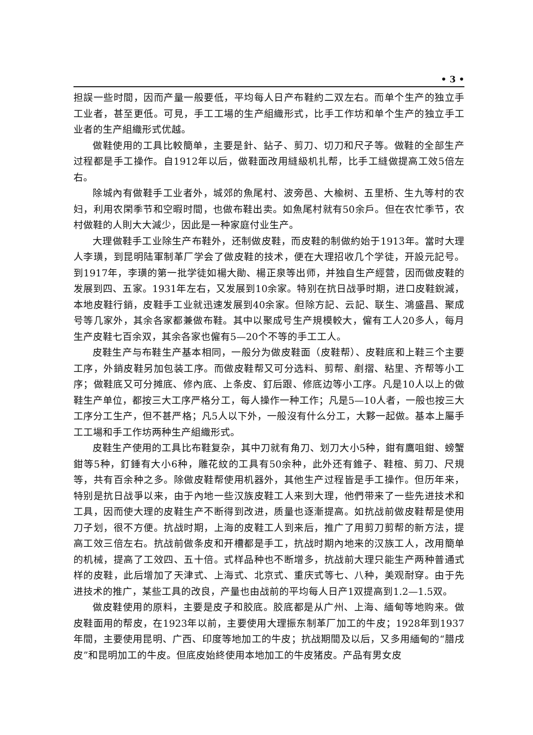• 3 •
担誤一些时間，因而产量一般要低，平均每人日产布鞋約二双左右。而单个生产的独立手工业者，甚至更低。可見，手工工場的生产組織形式，比手工作坊和单个生产的独立手工业者的生产組織形式优越。
做鞋使用的工具比較簡单，主要是針、鉆子、剪刀、切刀和尺子等。做鞋的全部生产过程都是手工操作。自1912年以后，做鞋面改用縫級机扎帮，比手工縫做提高工效5倍左右。
除城內有做鞋手工业者外，城郊的魚尾村、波旁邑、大楡树、五里桥、生九等村的农妇，利用农閑季节和空暇时間，也做布鞋出卖。如魚尾村就有50余戶。但在农忙季节，农村做鞋的人則大大減少，因此是一种家庭付业生产。
大理做鞋手工业除生产布鞋外，还制做皮鞋，而皮鞋的制做約始于1913年。當时大理人李璜，到昆明陆軍制革厂学会了做皮鞋的技术，便在大理招收几个学徒，开設元記号。到1917年，李璜的第一批学徒如楊大勛、楊正泉等出师，并独自生产經营，因而做皮鞋的发展到四、五家。1931年左右，又发展到10余家。特别在抗日战爭时期，进口皮鞋銳減，本地皮鞋行銷，皮鞋手工业就迅速发展到40余家。但除方記、云記、联生、鴻盛昌、聚成号等几家外，其余各家都兼做布鞋。其中以聚成号生产規模較大，僱有工人20多人，每月生产皮鞋七百余双，其余各家也僱有5—20个不等的手工工人。
皮鞋生产与布鞋生产基本相同，一般分为做皮鞋面（皮鞋帮）、皮鞋底和上鞋三个主要工序，外銷皮鞋另加包装工序。而做皮鞋帮又可分选料、剪帮、剷摺、粘里、齐帮等小工序；做鞋底又可分摊底、修內底、上条皮、釘后跟、修底边等小工序。凡是10人以上的做鞋生产单位，都按三大工序严格分工，每人操作一种工作；凡是5—10人者，一般也按三大工序分工生产，但不甚严格；凡5人以下外，一般沒有什么分工，大夥一起做。基本上屬手工工場和手工作坊两种生产組織形式。
皮鞋生产使用的工具比布鞋复杂，其中刀就有角刀、划刀大小5种，鉗有鷹咀鉗、螃蟹鉗等5种，釘錘有大小6种，雕花紋的工具有50余种，此外还有錐子、鞋楦、剪刀、尺規等，共有百余种之多。除做皮鞋帮使用机器外，其他生产过程皆是手工操作。但历年来，特别是抗日战爭以来，由于內地一些汉族皮鞋工人来到大理，他們带来了一些先进技术和工具，因而使大理的皮鞋生产不断得到改进，质量也逐漸提高。如抗战前做皮鞋帮是使用刀子划，很不方便。抗战时期，上海的皮鞋工人到来后，推广了用剪刀剪帮的新方法，提高工效三倍左右。抗战前做条皮和开槽都是手工，抗战时期內地来的汉族工人，改用簡单的机械，提高了工效四、五十倍。式样品种也不断增多，抗战前大理只能生产两种普通式样的皮鞋，此后增加了天津式、上海式、北京式、重庆式等七、八种，美观耐穿。由于先进技术的推广，某些工具的改良，产量也由战前的平均每人日产1双提高到1.2—1.5双。
做皮鞋使用的原料，主要是皮子和胶底。胶底都是从广州、上海、緬甸等地购来。做皮鞋面用的帮皮，在1923年以前，主要使用大理振东制革厂加工的牛皮；1928年到1937年間，主要使用昆明、广西、印度等地加工的牛皮；抗战期間及以后，又多用緬甸的“腊戌皮”和昆明加工的牛皮。但底皮始終使用本地加工的牛皮猪皮。产品有男女皮